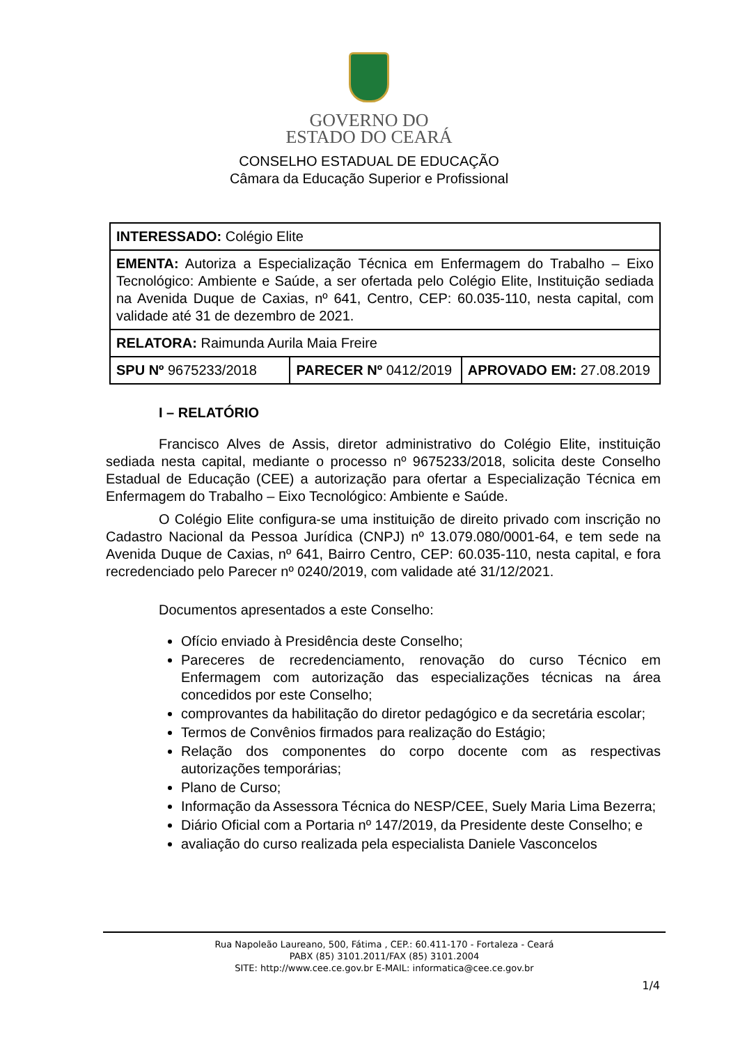GOVERNO DO
ESTADO DO CEARÁ
CONSELHO ESTADUAL DE EDUCAÇÃO
Câmara da Educação Superior e Profissional
| INTERESSADO: Colégio Elite | | |
| EMENTA: Autoriza a Especialização Técnica em Enfermagem do Trabalho – Eixo Tecnológico: Ambiente e Saúde, a ser ofertada pelo Colégio Elite, Instituição sediada na Avenida Duque de Caxias, nº 641, Centro, CEP: 60.035-110, nesta capital, com validade até 31 de dezembro de 2021. | | |
| RELATORA: Raimunda Aurila Maia Freire | | |
| SPU Nº 9675233/2018 | PARECER Nº 0412/2019 | APROVADO EM: 27.08.2019 |
I – RELATÓRIO
Francisco Alves de Assis, diretor administrativo do Colégio Elite, instituição sediada nesta capital, mediante o processo nº 9675233/2018, solicita deste Conselho Estadual de Educação (CEE) a autorização para ofertar a Especialização Técnica em Enfermagem do Trabalho – Eixo Tecnológico: Ambiente e Saúde.
O Colégio Elite configura-se uma instituição de direito privado com inscrição no Cadastro Nacional da Pessoa Jurídica (CNPJ) nº 13.079.080/0001-64, e tem sede na Avenida Duque de Caxias, nº 641, Bairro Centro, CEP: 60.035-110, nesta capital, e fora recredenciado pelo Parecer nº 0240/2019, com validade até 31/12/2021.
Documentos apresentados a este Conselho:
Ofício enviado à Presidência deste Conselho;
Pareceres de recredenciamento, renovação do curso Técnico em Enfermagem com autorização das especializações técnicas na área concedidos por este Conselho;
comprovantes da habilitação do diretor pedagógico e da secretária escolar;
Termos de Convênios firmados para realização do Estágio;
Relação dos componentes do corpo docente com as respectivas autorizações temporárias;
Plano de Curso;
Informação da Assessora Técnica do NESP/CEE, Suely Maria Lima Bezerra;
Diário Oficial com a Portaria nº 147/2019, da Presidente deste Conselho; e
avaliação do curso realizada pela especialista Daniele Vasconcelos
Rua Napoleão Laureano, 500, Fátima , CEP.: 60.411-170 - Fortaleza - Ceará
PABX (85) 3101.2011/FAX (85) 3101.2004
SITE: http://www.cee.ce.gov.br E-MAIL: informatica@cee.ce.gov.br
1/4